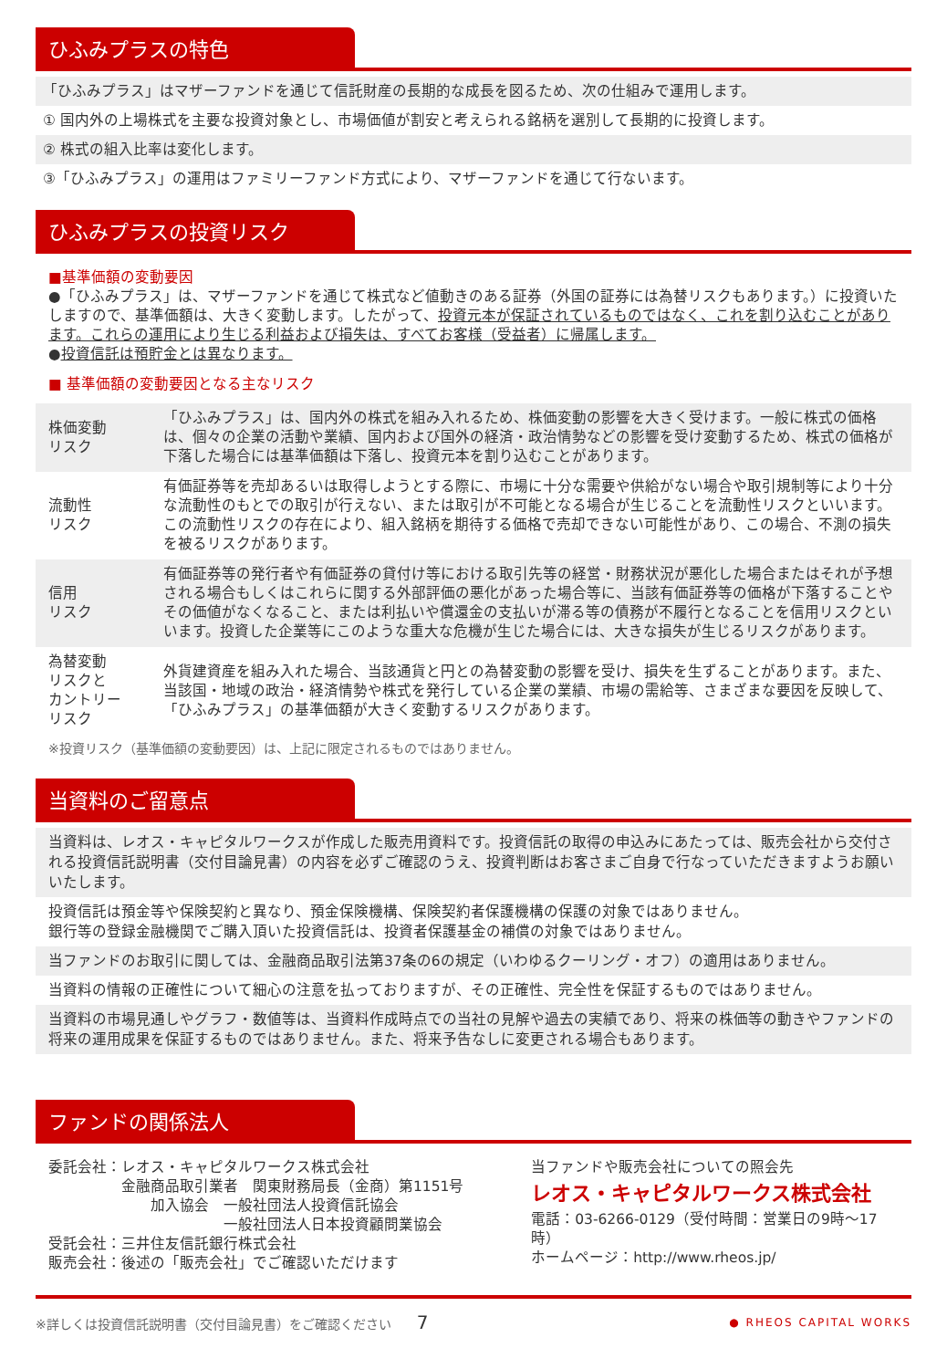ひふみプラスの特色
「ひふみプラス」はマザーファンドを通じて信託財産の長期的な成長を図るため、次の仕組みで運用します。
① 国内外の上場株式を主要な投資対象とし、市場価値が割安と考えられる銘柄を選別して長期的に投資します。
② 株式の組入比率は変化します。
③「ひふみプラス」の運用はファミリーファンド方式により、マザーファンドを通じて行ないます。
ひふみプラスの投資リスク
■基準価額の変動要因
●「ひふみプラス」は、マザーファンドを通じて株式など値動きのある証券（外国の証券には為替リスクもあります。）に投資いたしますので、基準価額は、大きく変動します。したがって、投資元本が保証されているものではなく、これを割り込むことがあります。これらの運用により生じる利益および損失は、すべてお客様（受益者）に帰属します。
●投資信託は預貯金とは異なります。
■ 基準価額の変動要因となる主なリスク
| 株価変動 リスク | 「ひふみプラス」は、国内外の株式を組み入れるため、株価変動の影響を大きく受けます。一般に株式の価格は、個々の企業の活動や業績、国内および国外の経済・政治情勢などの影響を受け変動するため、株式の価格が下落した場合には基準価額は下落し、投資元本を割り込むことがあります。 |
| 流動性 リスク | 有価証券等を売却あるいは取得しようとする際に、市場に十分な需要や供給がない場合や取引規制等により十分な流動性のもとでの取引が行えない、または取引が不可能となる場合が生じることを流動性リスクといいます。この流動性リスクの存在により、組入銘柄を期待する価格で売却できない可能性があり、この場合、不測の損失を被るリスクがあります。 |
| 信用 リスク | 有価証券等の発行者や有価証券の貸付け等における取引先等の経営・財務状況が悪化した場合またはそれが予想される場合もしくはこれらに関する外部評価の悪化があった場合等に、当該有価証券等の価格が下落することやその価値がなくなること、または利払いや償還金の支払いが滞る等の債務が不履行となることを信用リスクといいます。投資した企業等にこのような重大な危機が生じた場合には、大きな損失が生じるリスクがあります。 |
| 為替変動 リスクと カントリー リスク | 外貨建資産を組み入れた場合、当該通貨と円との為替変動の影響を受け、損失を生ずることがあります。また、当該国・地域の政治・経済情勢や株式を発行している企業の業績、市場の需給等、さまざまな要因を反映して、「ひふみプラス」の基準価額が大きく変動するリスクがあります。 |
※投資リスク（基準価額の変動要因）は、上記に限定されるものではありません。
当資料のご留意点
当資料は、レオス・キャピタルワークスが作成した販売用資料です。投資信託の取得の申込みにあたっては、販売会社から交付される投資信託説明書（交付目論見書）の内容を必ずご確認のうえ、投資判断はお客さまご自身で行なっていただきますようお願いいたします。
投資信託は預金等や保険契約と異なり、預金保険機構、保険契約者保護機構の保護の対象ではありません。
銀行等の登録金融機関でご購入頂いた投資信託は、投資者保護基金の補償の対象ではありません。
当ファンドのお取引に関しては、金融商品取引法第37条の6の規定（いわゆるクーリング・オフ）の適用はありません。
当資料の情報の正確性について細心の注意を払っておりますが、その正確性、完全性を保証するものではありません。
当資料の市場見通しやグラフ・数値等は、当資料作成時点での当社の見解や過去の実績であり、将来の株価等の動きやファンドの将来の運用成果を保証するものではありません。また、将来予告なしに変更される場合もあります。
ファンドの関係法人
委託会社：レオス・キャピタルワークス株式会社
　　　　　金融商品取引業者　関東財務局長（金商）第1151号
　　　　　　　加入協会　一般社団法人投資信託協会
　　　　　　　　　　　　一般社団法人日本投資顧問業協会
受託会社：三井住友信託銀行株式会社
販売会社：後述の「販売会社」でご確認いただけます
当ファンドや販売会社についての照会先
レオス・キャピタルワークス株式会社
電話：03-6266-0129（受付時間：営業日の9時～17時）
ホームページ：http://www.rheos.jp/
※詳しくは投資信託説明書（交付目論見書）をご確認ください　　7 ● RHEOS CAPITAL WORKS